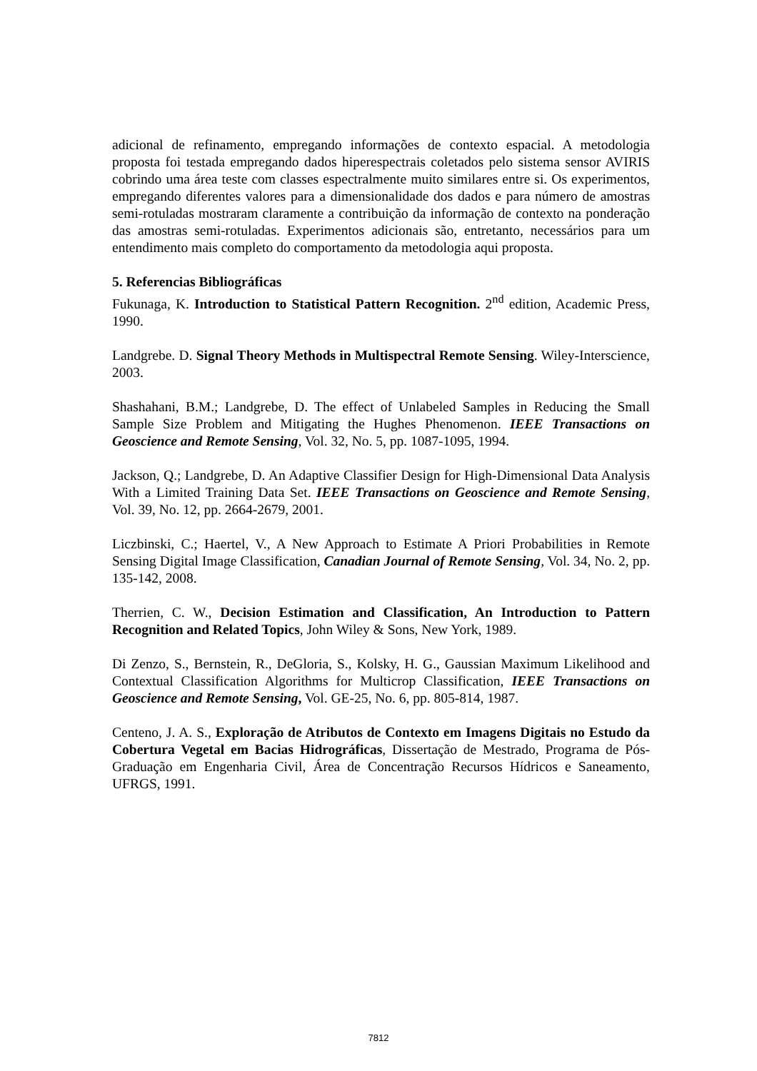adicional de refinamento, empregando informações de contexto espacial. A metodologia proposta foi testada empregando dados hiperespectrais coletados pelo sistema sensor AVIRIS cobrindo uma área teste com classes espectralmente muito similares entre si. Os experimentos, empregando diferentes valores para a dimensionalidade dos dados e para número de amostras semi-rotuladas mostraram claramente a contribuição da informação de contexto na ponderação das amostras semi-rotuladas. Experimentos adicionais são, entretanto, necessários para um entendimento mais completo do comportamento da metodologia aqui proposta.
5. Referencias Bibliográficas
Fukunaga, K. Introduction to Statistical Pattern Recognition. 2<sup>nd</sup> edition, Academic Press, 1990.
Landgrebe. D. Signal Theory Methods in Multispectral Remote Sensing. Wiley-Interscience, 2003.
Shashahani, B.M.; Landgrebe, D. The effect of Unlabeled Samples in Reducing the Small Sample Size Problem and Mitigating the Hughes Phenomenon. IEEE Transactions on Geoscience and Remote Sensing, Vol. 32, No. 5, pp. 1087-1095, 1994.
Jackson, Q.; Landgrebe, D. An Adaptive Classifier Design for High-Dimensional Data Analysis With a Limited Training Data Set. IEEE Transactions on Geoscience and Remote Sensing, Vol. 39, No. 12, pp. 2664-2679, 2001.
Liczbinski, C.; Haertel, V., A New Approach to Estimate A Priori Probabilities in Remote Sensing Digital Image Classification, Canadian Journal of Remote Sensing, Vol. 34, No. 2, pp. 135-142, 2008.
Therrien, C. W., Decision Estimation and Classification, An Introduction to Pattern Recognition and Related Topics, John Wiley & Sons, New York, 1989.
Di Zenzo, S., Bernstein, R., DeGloria, S., Kolsky, H. G., Gaussian Maximum Likelihood and Contextual Classification Algorithms for Multicrop Classification, IEEE Transactions on Geoscience and Remote Sensing, Vol. GE-25, No. 6, pp. 805-814, 1987.
Centeno, J. A. S., Exploração de Atributos de Contexto em Imagens Digitais no Estudo da Cobertura Vegetal em Bacias Hidrográficas, Dissertação de Mestrado, Programa de Pós-Graduação em Engenharia Civil, Área de Concentração Recursos Hídricos e Saneamento, UFRGS, 1991.
7812